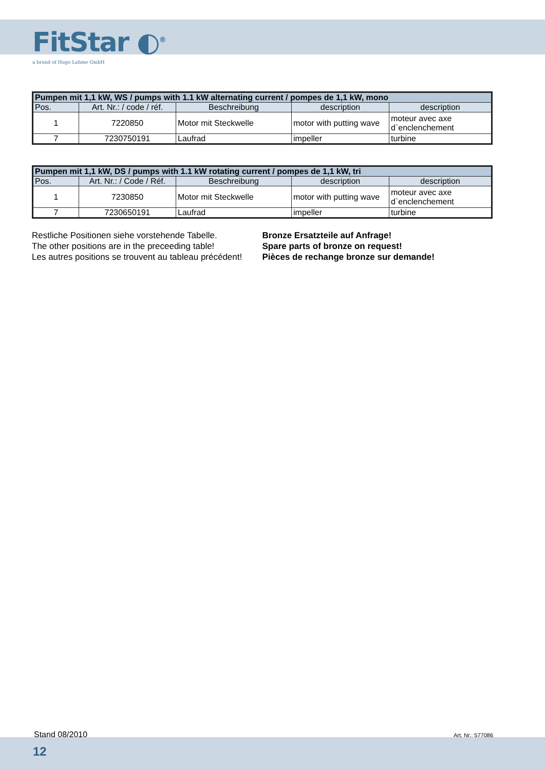FitStar ◐<sup>®</sup>
a brand of Hugo Lahme GmbH
| Pumpen mit 1,1 kW, WS / pumps with 1.1 kW alternating current / pompes de 1,1 kW, mono | | | | |
| --- | --- | --- | --- | --- |
| Pos. | Art. Nr.: / code / réf. | Beschreibung | description | description |
| 1 | 7220850 | Motor mit Steckwelle | motor with putting wave | moteur avec axe d`enclenchement |
| 7 | 7230750191 | Laufrad | impeller | turbine |
| Pumpen mit 1,1 kW, DS / pumps with 1.1 kW rotating current / pompes de 1,1 kW, tri | | | | |
| --- | --- | --- | --- | --- |
| Pos. | Art. Nr.: / Code / Réf. | Beschreibung | description | description |
| 1 | 7230850 | Motor mit Steckwelle | motor with putting wave | moteur avec axe d`enclenchement |
| 7 | 7230650191 | Laufrad | impeller | turbine |
Restliche Positionen siehe vorstehende Tabelle.
The other positions are in the preceeding table!
Les autres positions se trouvent au tableau précédent!
Bronze Ersatzteile auf Anfrage!
Spare parts of bronze on request!
Pièces de rechange bronze sur demande!
Stand 08/2010 Art. Nr.: 577086
12